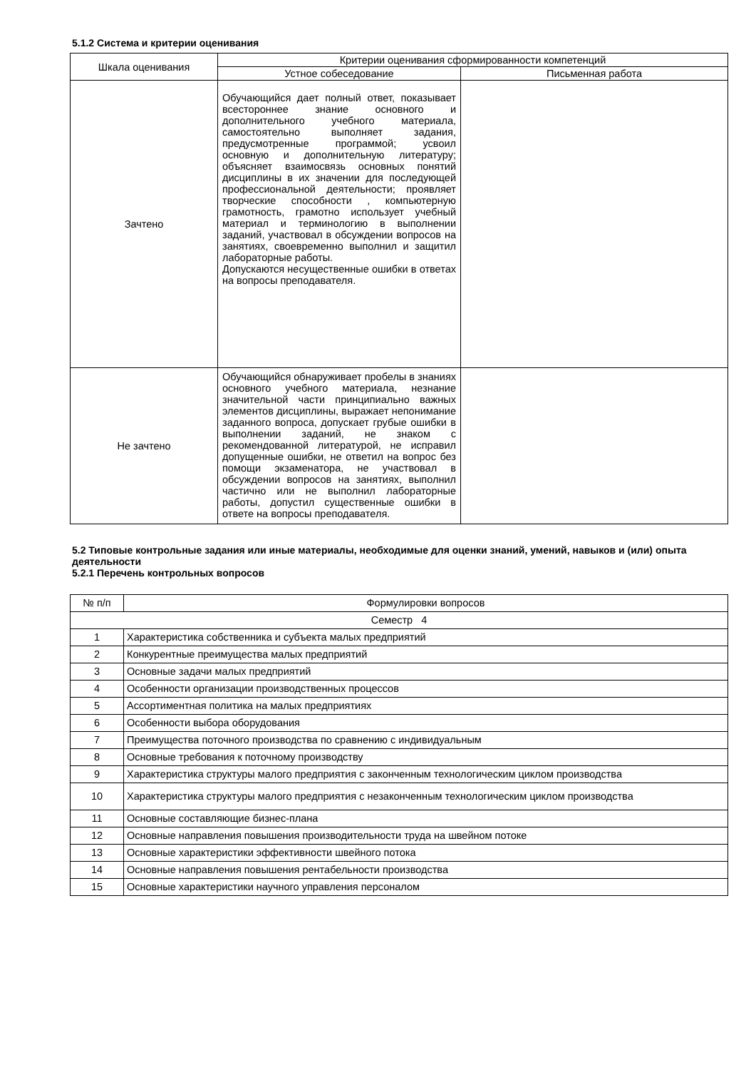5.1.2 Система и критерии оценивания
| Шкала оценивания | Критерии оценивания сформированности компетенций | |
| --- | --- | --- |
| | Устное собеседование | Письменная работа |
| Зачтено | Обучающийся дает полный ответ, показывает всестороннее знание основного и дополнительного учебного материала, самостоятельно выполняет задания, предусмотренные программой; усвоил основную и дополнительную литературу; объясняет взаимосвязь основных понятий дисциплины в их значении для последующей профессиональной деятельности; проявляет творческие способности , компьютерную грамотность, грамотно использует учебный материал и терминологию в выполнении заданий, участвовал в обсуждении вопросов на занятиях, своевременно выполнил и защитил лабораторные работы. Допускаются несущественные ошибки в ответах на вопросы преподавателя. | |
| Не зачтено | Обучающийся обнаруживает пробелы в знаниях основного учебного материала, незнание значительной части принципиально важных элементов дисциплины, выражает непонимание заданного вопроса, допускает грубые ошибки в выполнении заданий, не знаком с рекомендованной литературой, не исправил допущенные ошибки, не ответил на вопрос без помощи экзаменатора, не участвовал в обсуждении вопросов на занятиях, выполнил частично или не выполнил лабораторные работы, допустил существенные ошибки в ответе на вопросы преподавателя. | |
5.2 Типовые контрольные задания или иные материалы, необходимые для оценки знаний, умений, навыков и (или) опыта деятельности
5.2.1 Перечень контрольных вопросов
| № п/п | Формулировки вопросов |
| Семестр 4 | |
| 1 | Характеристика собственника и субъекта малых предприятий |
| 2 | Конкурентные преимущества малых предприятий |
| 3 | Основные задачи малых предприятий |
| 4 | Особенности организации производственных процессов |
| 5 | Ассортиментная политика на малых предприятиях |
| 6 | Особенности выбора оборудования |
| 7 | Преимущества поточного производства по сравнению с индивидуальным |
| 8 | Основные требования к поточному производству |
| 9 | Характеристика структуры малого предприятия с законченным технологическим циклом производства |
| 10 | Характеристика структуры малого предприятия с незаконченным технологическим циклом производства |
| 11 | Основные составляющие бизнес-плана |
| 12 | Основные направления повышения производительности труда на швейном потоке |
| 13 | Основные характеристики эффективности швейного потока |
| 14 | Основные направления повышения рентабельности производства |
| 15 | Основные характеристики научного управления персоналом |